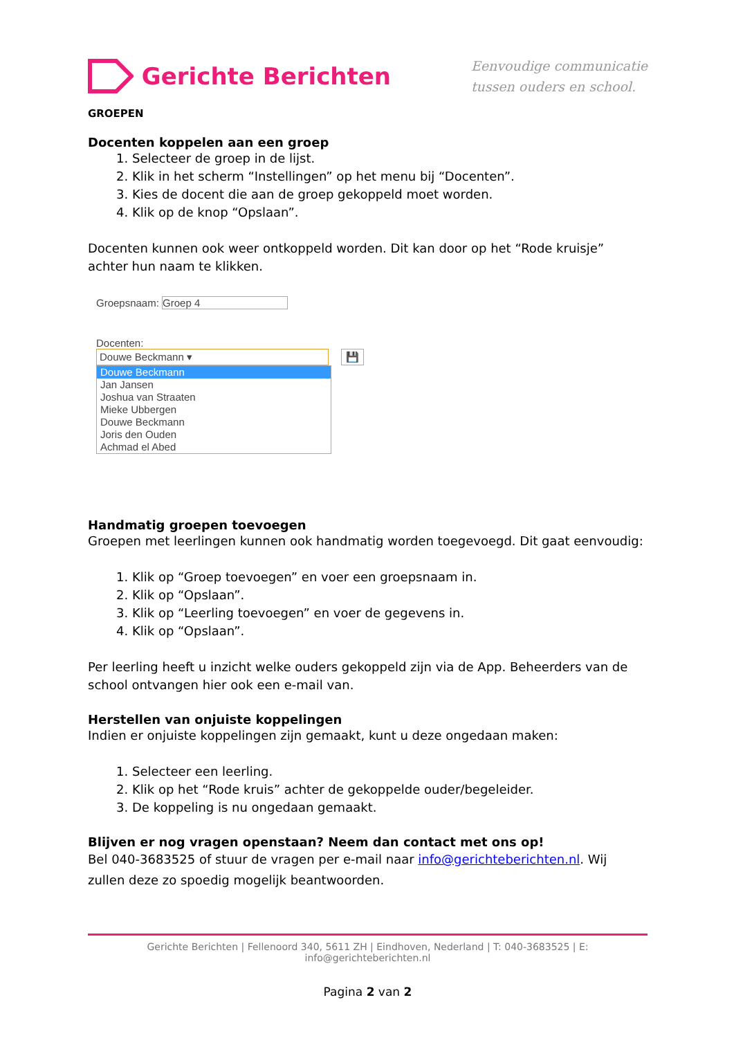Gerichte Berichten
Eenvoudige communicatie
tussen ouders en school.
GROEPEN
Docenten koppelen aan een groep
1. Selecteer de groep in de lijst.
2. Klik in het scherm “Instellingen” op het menu bij “Docenten”.
3. Kies de docent die aan de groep gekoppeld moet worden.
4. Klik op de knop “Opslaan”.
Docenten kunnen ook weer ontkoppeld worden. Dit kan door op het “Rode kruisje” achter hun naam te klikken.
Groepsnaam: Groep 4
Docenten:
Douwe Beckmann ▾
Douwe Beckmann
Jan Jansen
Joshua van Straaten
Mieke Ubbergen
Douwe Beckmann
Joris den Ouden
Achmad el Abed
💾
Handmatig groepen toevoegen
Groepen met leerlingen kunnen ook handmatig worden toegevoegd. Dit gaat eenvoudig:
1. Klik op “Groep toevoegen” en voer een groepsnaam in.
2. Klik op “Opslaan”.
3. Klik op “Leerling toevoegen” en voer de gegevens in.
4. Klik op “Opslaan”.
Per leerling heeft u inzicht welke ouders gekoppeld zijn via de App. Beheerders van de school ontvangen hier ook een e-mail van.
Herstellen van onjuiste koppelingen
Indien er onjuiste koppelingen zijn gemaakt, kunt u deze ongedaan maken:
1. Selecteer een leerling.
2. Klik op het “Rode kruis” achter de gekoppelde ouder/begeleider.
3. De koppeling is nu ongedaan gemaakt.
Blijven er nog vragen openstaan? Neem dan contact met ons op!
Bel 040-3683525 of stuur de vragen per e-mail naar info@gerichteberichten.nl. Wij zullen deze zo spoedig mogelijk beantwoorden.
Gerichte Berichten | Fellenoord 340, 5611 ZH | Eindhoven, Nederland | T: 040-3683525 | E: info@gerichteberichten.nl
Pagina 2 van 2